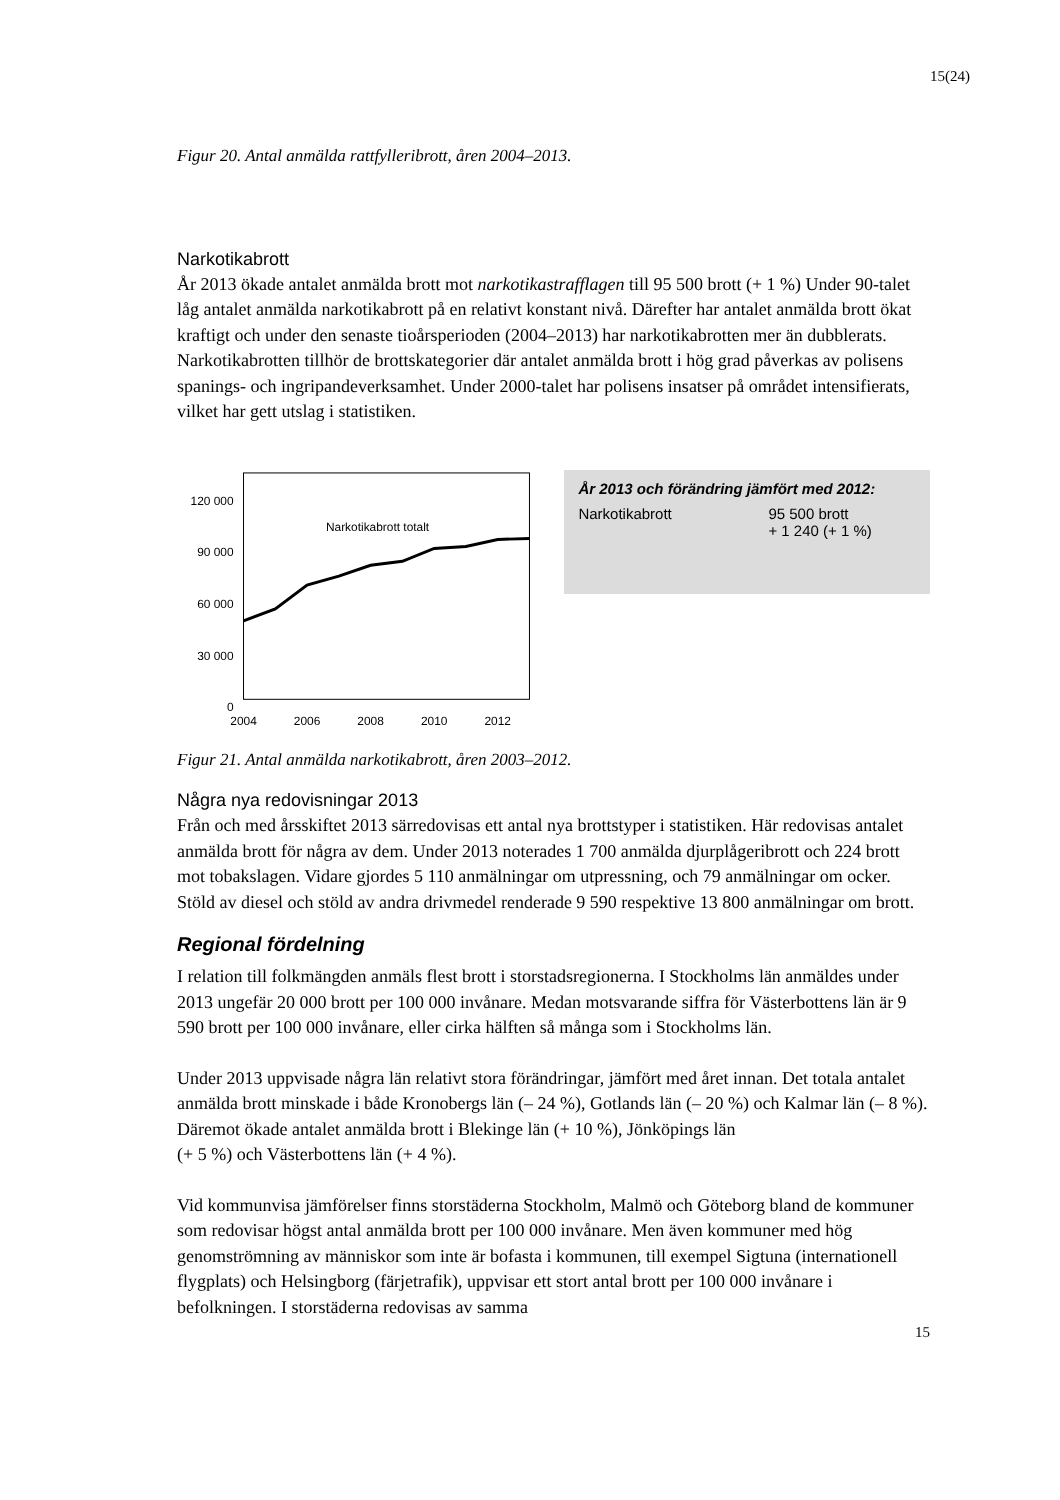15(24)
Figur 20. Antal anmälda rattfylleribrott, åren 2004–2013.
Narkotikabrott
År 2013 ökade antalet anmälda brott mot narkotikastrafflagen till 95 500 brott (+ 1 %) Under 90-talet låg antalet anmälda narkotikabrott på en relativt konstant nivå. Därefter har antalet anmälda brott ökat kraftigt och under den senaste tioårsperioden (2004–2013) har narkotikabrotten mer än dubblerats. Narkotikabrotten tillhör de brottskategorier där antalet anmälda brott i hög grad påverkas av polisens spanings- och ingripandeverksamhet. Under 2000-talet har polisens insatser på området intensifierats, vilket har gett utslag i statistiken.
120 000
90 000
60 000
30 000
0
Narkotikabrott totalt
2004
2006
2008
2010
2012
År 2013 och förändring jämfört med 2012:
| Narkotikabrott | 95 500 brott + 1 240 (+ 1 %) |
Figur 21. Antal anmälda narkotikabrott, åren 2003–2012.
Några nya redovisningar 2013
Från och med årsskiftet 2013 särredovisas ett antal nya brottstyper i statistiken. Här redovisas antalet anmälda brott för några av dem. Under 2013 noterades 1 700 anmälda djurplågeribrott och 224 brott mot tobakslagen. Vidare gjordes 5 110 anmälningar om utpressning, och 79 anmälningar om ocker. Stöld av diesel och stöld av andra drivmedel renderade 9 590 respektive 13 800 anmälningar om brott.
Regional fördelning
I relation till folkmängden anmäls flest brott i storstadsregionerna. I Stockholms län anmäldes under 2013 ungefär 20 000 brott per 100 000 invånare. Medan motsvarande siffra för Västerbottens län är 9 590 brott per 100 000 invånare, eller cirka hälften så många som i Stockholms län.
Under 2013 uppvisade några län relativt stora förändringar, jämfört med året innan. Det totala antalet anmälda brott minskade i både Kronobergs län (– 24 %), Gotlands län (– 20 %) och Kalmar län (– 8 %). Däremot ökade antalet anmälda brott i Blekinge län (+ 10 %), Jönköpings län
(+ 5 %) och Västerbottens län (+ 4 %).
Vid kommunvisa jämförelser finns storstäderna Stockholm, Malmö och Göteborg bland de kommuner som redovisar högst antal anmälda brott per 100 000 invånare. Men även kommuner med hög genomströmning av människor som inte är bofasta i kommunen, till exempel Sigtuna (internationell flygplats) och Helsingborg (färjetrafik), uppvisar ett stort antal brott per 100 000 invånare i befolkningen. I storstäderna redovisas av samma
15